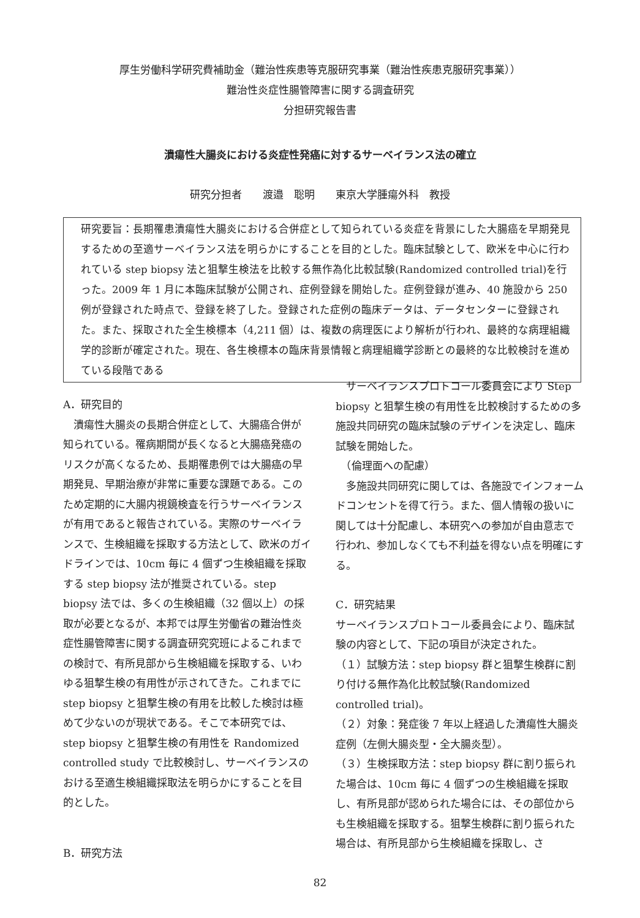厚生労働科学研究費補助金（難治性疾患等克服研究事業（難治性疾患克服研究事業））
難治性炎症性腸管障害に関する調査研究
分担研究報告書
潰瘍性大腸炎における炎症性発癌に対するサーベイランス法の確立
研究分担者　　渡邉　聡明　　東京大学腫瘍外科　教授
研究要旨：長期罹患潰瘍性大腸炎における合併症として知られている炎症を背景にした大腸癌を早期発見するための至適サーベイランス法を明らかにすることを目的とした。臨床試験として、欧米を中心に行われている step biopsy 法と狙撃生検法を比較する無作為化比較試験(Randomized controlled trial)を行った。2009 年 1 月に本臨床試験が公開され、症例登録を開始した。症例登録が進み、40 施設から 250 例が登録された時点で、登録を終了した。登録された症例の臨床データは、データセンターに登録された。また、採取された全生検標本（4,211 個）は、複数の病理医により解析が行われ、最終的な病理組織学的診断が確定された。現在、各生検標本の臨床背景情報と病理組織学診断との最終的な比較検討を進めている段階である
A．研究目的
　潰瘍性大腸炎の長期合併症として、大腸癌合併が知られている。罹病期間が長くなると大腸癌発癌のリスクが高くなるため、長期罹患例では大腸癌の早期発見、早期治療が非常に重要な課題である。このため定期的に大腸内視鏡検査を行うサーベイランスが有用であると報告されている。実際のサーベイランスで、生検組織を採取する方法として、欧米のガイドラインでは、10cm 毎に 4 個ずつ生検組織を採取する step biopsy 法が推奨されている。step biopsy 法では、多くの生検組織（32 個以上）の採取が必要となるが、本邦では厚生労働省の難治性炎症性腸管障害に関する調査研究究班によるこれまでの検討で、有所見部から生検組織を採取する、いわゆる狙撃生検の有用性が示されてきた。これまでに step biopsy と狙撃生検の有用を比較した検討は極めて少ないのが現状である。そこで本研究では、step biopsy と狙撃生検の有用性を Randomized controlled study で比較検討し、サーベイランスのおける至適生検組織採取法を明らかにすることを目的とした。
B．研究方法
　サーベイランスプロトコール委員会により Step biopsy と狙撃生検の有用性を比較検討するための多施設共同研究の臨床試験のデザインを決定し、臨床試験を開始した。
　（倫理面への配慮）
　多施設共同研究に関しては、各施設でインフォームドコンセントを得て行う。また、個人情報の扱いに関しては十分配慮し、本研究への参加が自由意志で行われ、参加しなくても不利益を得ない点を明確にする。
C．研究結果
サーベイランスプロトコール委員会により、臨床試験の内容として、下記の項目が決定された。
（１）試験方法：step biopsy 群と狙撃生検群に割り付ける無作為化比較試験(Randomized controlled trial)。
（２）対象：発症後 7 年以上経過した潰瘍性大腸炎症例（左側大腸炎型・全大腸炎型）。
（３）生検採取方法：step biopsy 群に割り振られた場合は、10cm 毎に 4 個ずつの生検組織を採取し、有所見部が認められた場合には、その部位からも生検組織を採取する。狙撃生検群に割り振られた場合は、有所見部から生検組織を採取し、さ
82